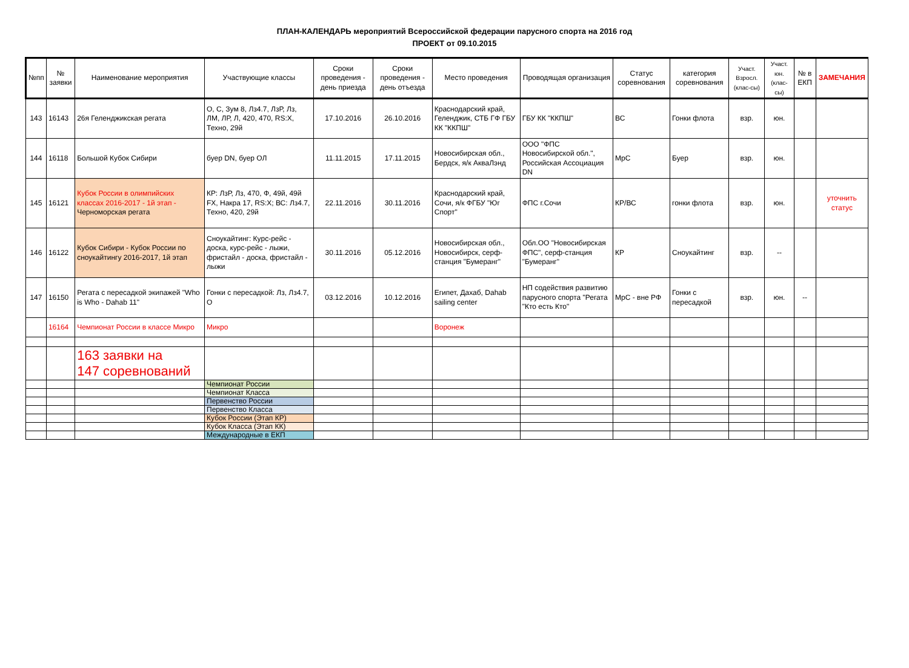ПЛАН-КАЛЕНДАРЬ мероприятий Всероссийской федерации парусного спорта на 2016 год
ПРОЕКТ от 09.10.2015
| №пп | № заявки | Наименование мероприятия | Участвующие классы | Сроки проведения - день приезда | Сроки проведения - день отъезда | Место проведения | Проводящая организация | Статус соревнования | категория соревнования | Участ. Взросл. (клас-сы) | Участ. юн. (клас-сы) | № в ЕКП | ЗАМЕЧАНИЯ |
| --- | --- | --- | --- | --- | --- | --- | --- | --- | --- | --- | --- | --- | --- |
| 143 | 16143 | 26я Геленджикская регата | О, С, Зум 8, Лз4.7, ЛзР, Лз, ЛМ, ЛР, Л, 420, 470, RS:X, Техно, 29й | 17.10.2016 | 26.10.2016 | Краснодарский край, Геленджик, СТБ ГФ ГБУ КК "ККПШ" | ГБУ КК "ККПШ" | ВС | Гонки флота | взр. | юн. | | |
| 144 | 16118 | Большой Кубок Сибири | буер DN, буер ОЛ | 11.11.2015 | 17.11.2015 | Новосибирская обл., Бердск, я/к АкваЛэнд | ООО "ФПС Новосибирской обл.", Российская Ассоциация DN | МрС | Буер | взр. | юн. | | |
| 145 | 16121 | Кубок России в олимпийских классах 2016-2017 - 1й этап - Черноморская регата | КР: ЛзР, Лз, 470, Ф, 49й, 49й FX, Накра 17, RS:X; ВС: Лз4.7, Техно, 420, 29й | 22.11.2016 | 30.11.2016 | Краснодарский край, Сочи, я/к ФГБУ "Юг Спорт" | ФПС г.Сочи | КР/ВС | гонки флота | взр. | юн. | | уточнить статус |
| 146 | 16122 | Кубок Сибири - Кубок России по сноукайтингу 2016-2017, 1й этап | Сноукайтинг: Курс-рейс - доска, курс-рейс - лыжи, фристайл - доска, фристайл - лыжи | 30.11.2016 | 05.12.2016 | Новосибирская обл., Новосибирск, серф-станция "Бумеранг" | Обл.ОО "Новосибирская ФПС", серф-станция "Бумеранг" | КР | Сноукайтинг | взр. | -- | | |
| 147 | 16150 | Регата с пересадкой экипажей "Who is Who - Dahab 11" | Гонки с пересадкой: Лз, Лз4.7, О | 03.12.2016 | 10.12.2016 | Египет, Дахаб, Dahab sailing center | НП содействия развитию парусного спорта "Регата "Кто есть Кто" | МрС - вне РФ | Гонки с пересадкой | взр. | юн. | -- | |
| | 16164 | Чемпионат России в классе Микро | Микро | | | Воронеж | | | | | | | |
| | | 163 заявки на 147 соревнований | | | | | | | | | | | |
| | | | Чемпионат России | | | | | | | | | | |
| | | | Чемпионат Класса | | | | | | | | | | |
| | | | Первенство России | | | | | | | | | | |
| | | | Первенство Класса | | | | | | | | | | |
| | | | Кубок России (Этап КР) | | | | | | | | | | |
| | | | Кубок Класса (Этап КК) | | | | | | | | | | |
| | | | Международные в ЕКП | | | | | | | | | | |